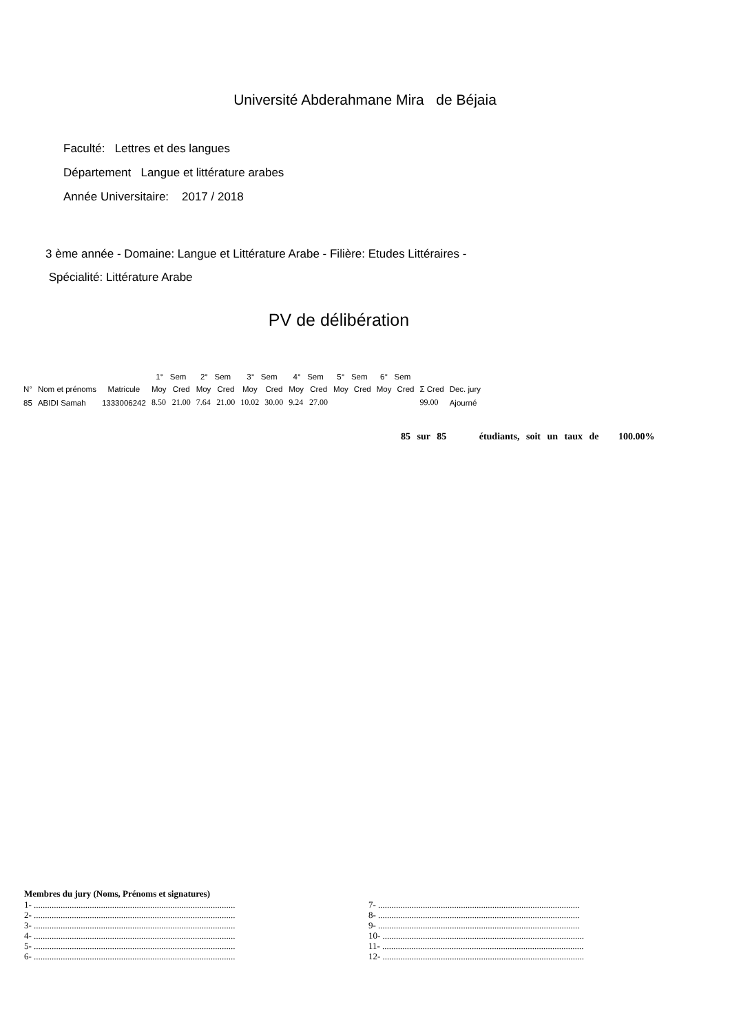Université Abderahmane Mira de Béjaia
Faculté: Lettres et des langues
Département Langue et littérature arabes
Année Universitaire: 2017 / 2018
3 ème année - Domaine: Langue et Littérature Arabe - Filière: Etudes Littéraires -
Spécialité: Littérature Arabe
PV de délibération
| | | | 1° Sem | | 2° Sem | | 3° Sem | | 4° Sem | | 5° Sem | | 6° Sem | | | |
| --- | --- | --- | --- | --- | --- | --- | --- | --- | --- | --- | --- | --- | --- | --- | --- | --- |
| N° | Nom et prénoms | Matricule | Moy | Cred | Moy | Cred | Moy | Cred | Moy | Cred | Moy | Cred | Moy | Cred | Σ Cred | Dec. jury |
| 85 | ABIDI Samah | 1333006242 | 8.50 | 21.00 | 7.64 | 21.00 | 10.02 | 30.00 | 9.24 | 27.00 | | | | | 99.00 | Ajourné |
85 sur 85 étudiants, soit un taux de 100.00%
Membres du jury (Noms, Prénoms et signatures)
1- ..........................................................................................
2- ..........................................................................................
3- ..........................................................................................
4- ..........................................................................................
5- ..........................................................................................
6- ..........................................................................................
7- ..........................................................................................
8- ..........................................................................................
9- ..........................................................................................
10- ..........................................................................................
11- ..........................................................................................
12- ..........................................................................................